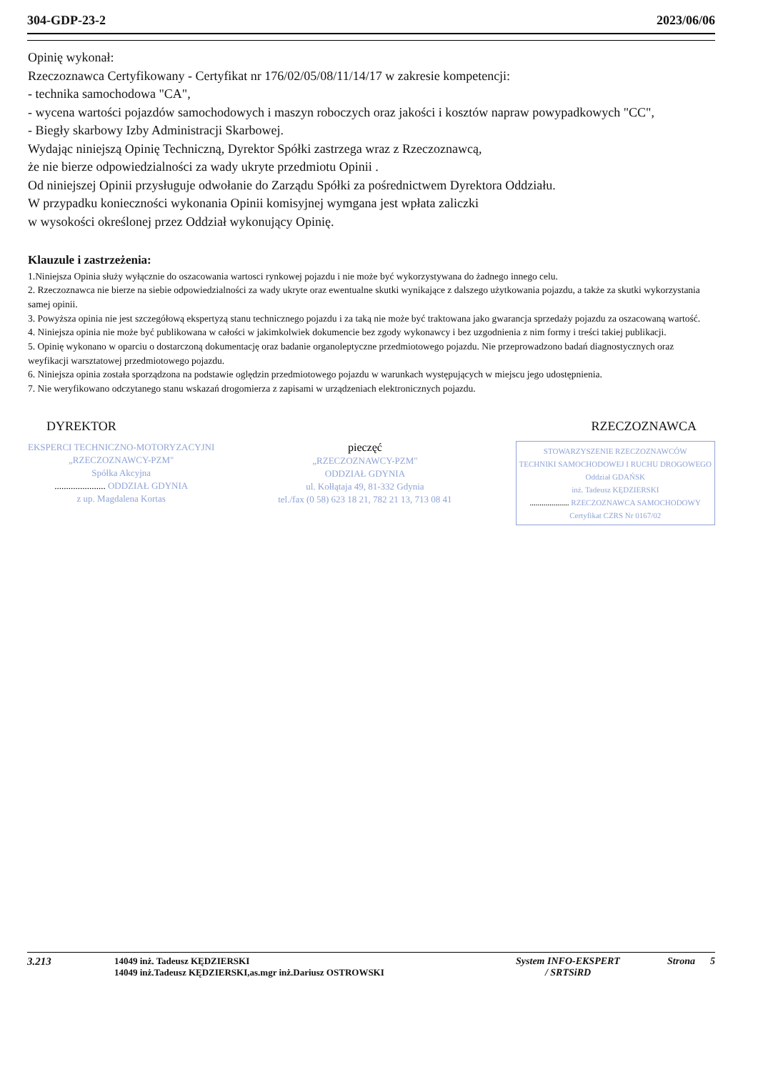304-GDP-23-2 2023/06/06
Opinię wykonał:
Rzeczoznawca Certyfikowany - Certyfikat nr 176/02/05/08/11/14/17 w zakresie kompetencji:
- technika samochodowa "CA",
- wycena wartości pojazdów samochodowych i maszyn roboczych oraz jakości i kosztów napraw powypadkowych "CC",
- Biegły skarbowy Izby Administracji Skarbowej.
Wydając niniejszą Opinię Techniczną, Dyrektor Spółki zastrzega wraz z Rzeczoznawcą,
że nie bierze odpowiedzialności za wady ukryte przedmiotu Opinii .
Od niniejszej Opinii przysługuje odwołanie do Zarządu Spółki za pośrednictwem Dyrektora Oddziału.
W przypadku konieczności wykonania Opinii komisyjnej wymgana jest wpłata zaliczki
w wysokości określonej przez Oddział wykonujący Opinię.
Klauzule i zastrzeżenia:
1.Niniejsza Opinia służy wyłącznie do oszacowania wartosci rynkowej pojazdu i nie może być wykorzystywana do żadnego innego celu.
2. Rzeczoznawca nie bierze na siebie odpowiedzialności za wady ukryte oraz ewentualne skutki wynikające z dalszego użytkowania pojazdu, a także za skutki wykorzystania samej opinii.
3. Powyższa opinia nie jest szczegółową ekspertyzą stanu technicznego pojazdu i za taką nie może być traktowana jako gwarancja sprzedaży pojazdu za oszacowaną wartość.
4. Niniejsza opinia nie może być publikowana w całości w jakimkolwiek dokumencie bez zgody wykonawcy i bez uzgodnienia z nim formy i treści takiej publikacji.
5. Opinię wykonano w oparciu o dostarczoną dokumentację oraz badanie organoleptyczne przedmiotowego pojazdu. Nie przeprowadzono badań diagnostycznych oraz weyfikacji warsztatowej przedmiotowego pojazdu.
6. Niniejsza opinia została sporządzona na podstawie oględzin przedmiotowego pojazdu w warunkach występujących w miejscu jego udostępnienia.
7. Nie weryfikowano odczytanego stanu wskazań drogomierza z zapisami w urządzeniach elektronicznych pojazdu.
DYREKTOR RZECZOZNAWCA
EKSPERCI TECHNICZNO-MOTORYZACYJNI
„RZECZOZNAWCY-PZM"
Spółka Akcyjna
...................... ODDZIAŁ GDYNIA
z up. Magdalena Kortas
pieczęć
„RZECZOZNAWCY-PZM"
ODDZIAŁ GDYNIA
ul. Kołłątaja 49, 81-332 Gdynia
tel./fax (0 58) 623 18 21, 782 21 13, 713 08 41
STOWARZYSZENIE RZECZOZNAWCÓW
TECHNIKI SAMOCHODOWEJ I RUCHU DROGOWEGO
Oddział GDAŃSK
inż. Tadeusz KĘDZIERSKI
.................... RZECZOZNAWCA SAMOCHODOWY
Certyfikat CZRS Nr 0167/02
3.213 14049 inż. Tadeusz KĘDZIERSKI
14049 inż.Tadeusz KĘDZIERSKI,as.mgr inż.Dariusz OSTROWSKI System INFO-EKSPERT
/ SRTSiRD Strona 5